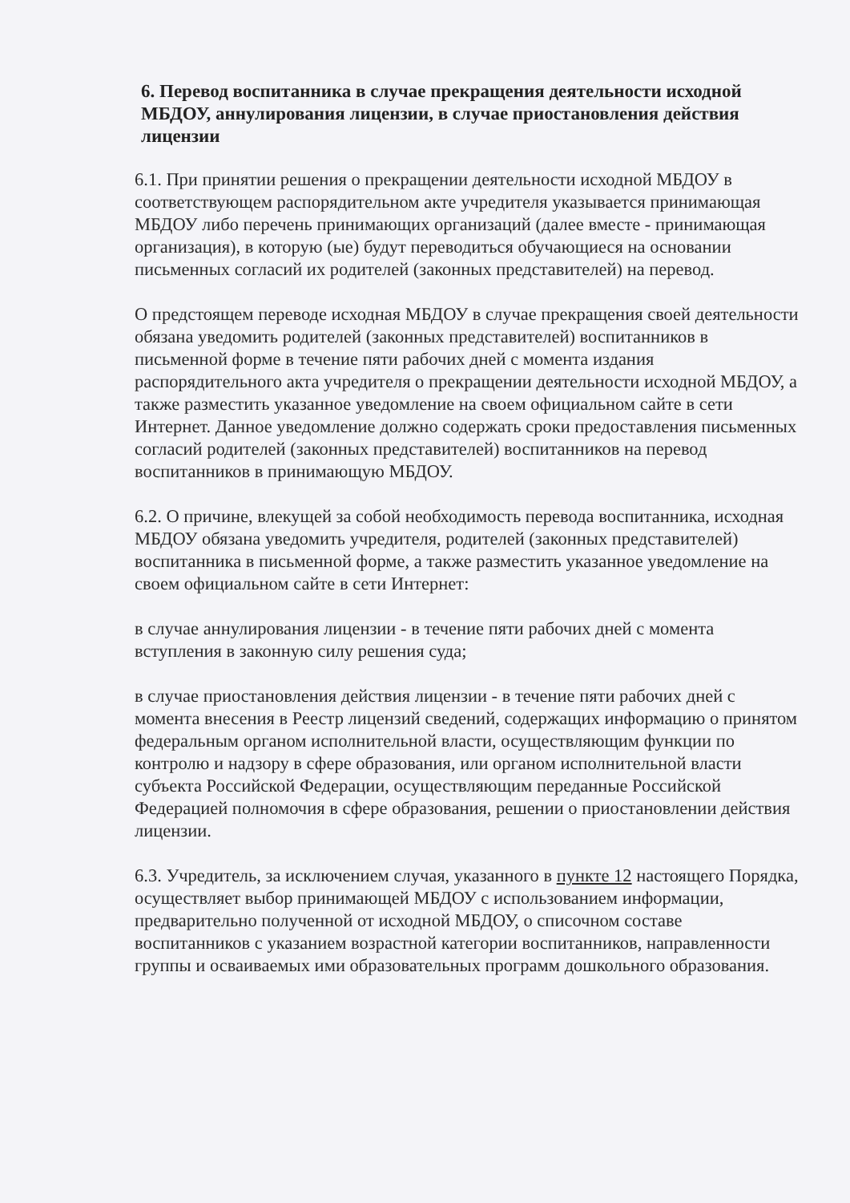6. Перевод воспитанника в случае прекращения деятельности исходной МБДОУ, аннулирования лицензии, в случае приостановления действия лицензии
6.1. При принятии решения о прекращении деятельности исходной МБДОУ в соответствующем распорядительном акте учредителя указывается принимающая МБДОУ либо перечень принимающих организаций (далее вместе - принимающая организация), в которую (ые) будут переводиться обучающиеся на основании письменных согласий их родителей (законных представителей) на перевод.
О предстоящем переводе исходная МБДОУ в случае прекращения своей деятельности обязана уведомить родителей (законных представителей) воспитанников в письменной форме в течение пяти рабочих дней с момента издания распорядительного акта учредителя о прекращении деятельности исходной МБДОУ, а также разместить указанное уведомление на своем официальном сайте в сети Интернет. Данное уведомление должно содержать сроки предоставления письменных согласий родителей (законных представителей) воспитанников на перевод воспитанников в принимающую МБДОУ.
6.2. О причине, влекущей за собой необходимость перевода воспитанника, исходная МБДОУ обязана уведомить учредителя, родителей (законных представителей) воспитанника в письменной форме, а также разместить указанное уведомление на своем официальном сайте в сети Интернет:
в случае аннулирования лицензии - в течение пяти рабочих дней с момента вступления в законную силу решения суда;
в случае приостановления действия лицензии - в течение пяти рабочих дней с момента внесения в Реестр лицензий сведений, содержащих информацию о принятом федеральным органом исполнительной власти, осуществляющим функции по контролю и надзору в сфере образования, или органом исполнительной власти субъекта Российской Федерации, осуществляющим переданные Российской Федерацией полномочия в сфере образования, решении о приостановлении действия лицензии.
6.3. Учредитель, за исключением случая, указанного в пункте 12 настоящего Порядка, осуществляет выбор принимающей МБДОУ с использованием информации, предварительно полученной от исходной МБДОУ, о списочном составе воспитанников с указанием возрастной категории воспитанников, направленности группы и осваиваемых ими образовательных программ дошкольного образования.